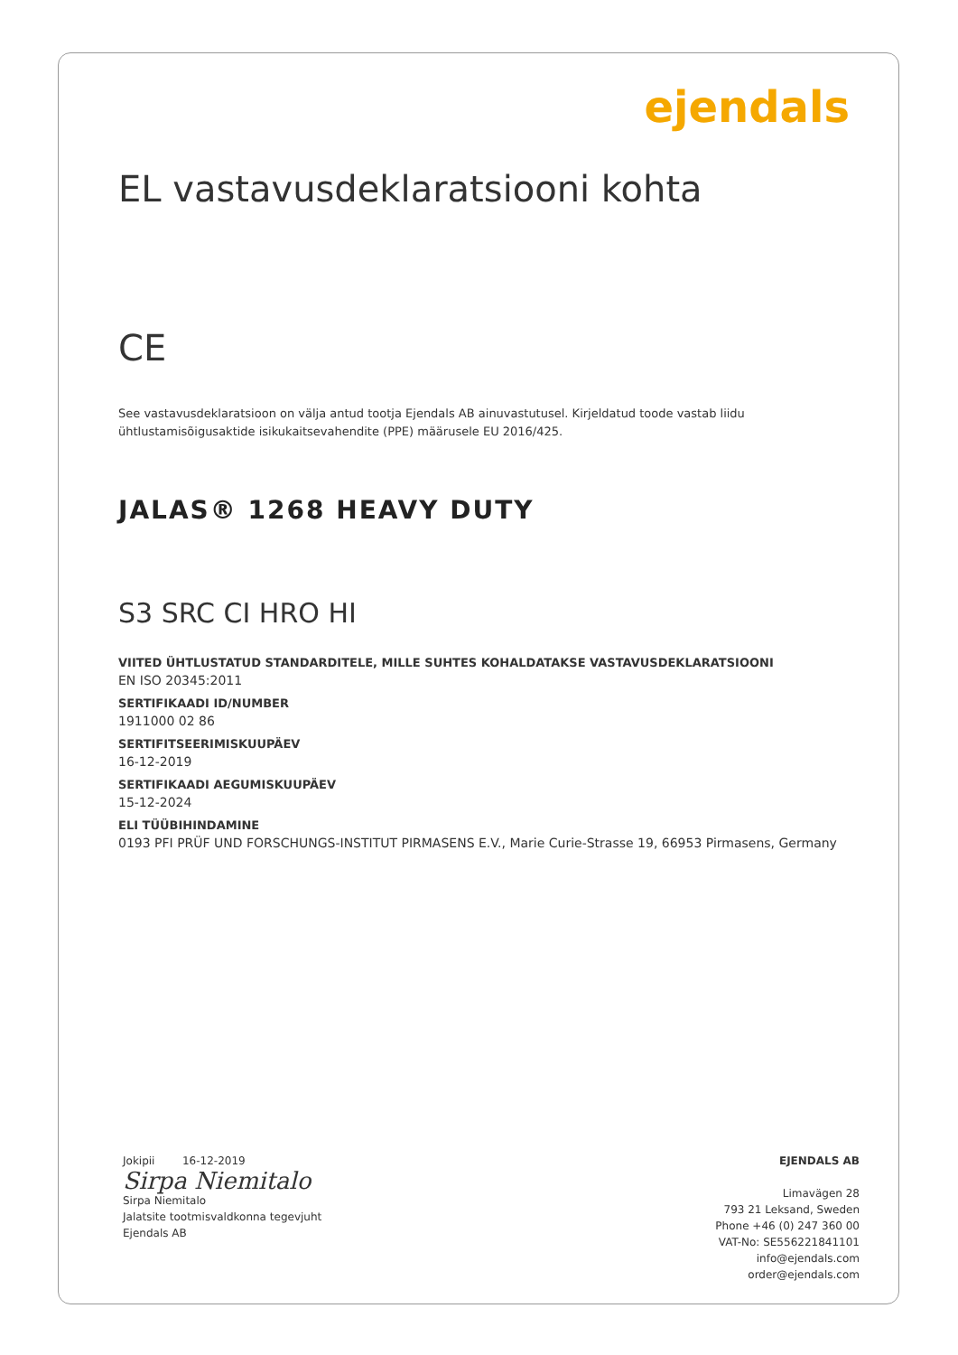ejendals
EL vastavusdeklaratsiooni kohta
CE
See vastavusdeklaratsioon on välja antud tootja Ejendals AB ainuvastutusel. Kirjeldatud toode vastab liidu ühtlustamisõigusaktide isikukaitsevahendite (PPE) määrusele EU 2016/425.
JALAS® 1268 HEAVY DUTY
S3 SRC CI HRO HI
VIITED ÜHTLUSTATUD STANDARDITELE, MILLE SUHTES KOHALDATAKSE VASTAVUSDEKLARATSIOONI
EN ISO 20345:2011
SERTIFIKAADI ID/NUMBER
1911000 02 86
SERTIFITSEERIMISKUUPÄEV
16-12-2019
SERTIFIKAADI AEGUMISKUUPÄEV
15-12-2024
ELI TÜÜBIHINDAMINE
0193 PFI PRÜF UND FORSCHUNGS-INSTITUT PIRMASENS E.V., Marie Curie-Strasse 19, 66953 Pirmasens, Germany
Jokipii 16-12-2019
Sirpa Niemitalo
Sirpa Niemitalo
Jalatsite tootmisvaldkonna tegevjuht
Ejendals AB
EJENDALS AB
Limavägen 28
793 21 Leksand, Sweden
Phone +46 (0) 247 360 00
VAT-No: SE556221841101
info@ejendals.com
order@ejendals.com